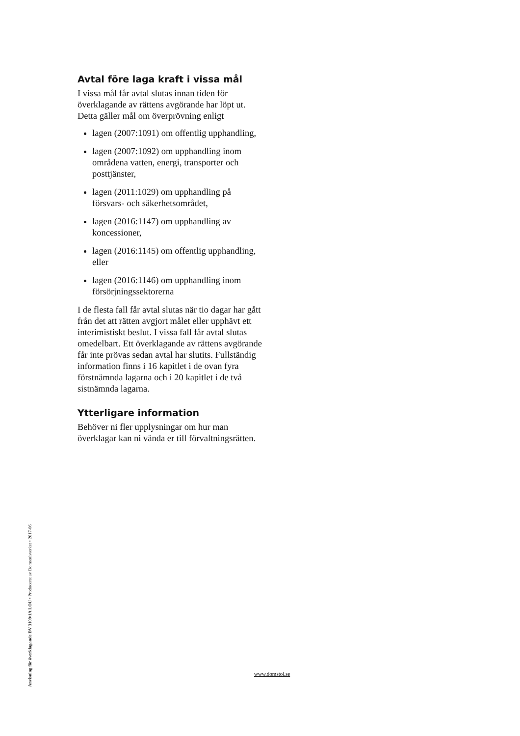Avtal före laga kraft i vissa mål
I vissa mål får avtal slutas innan tiden för överklagande av rättens avgörande har löpt ut. Detta gäller mål om överprövning enligt
lagen (2007:1091) om offentlig upphandling,
lagen (2007:1092) om upphandling inom områdena vatten, energi, transporter och posttjänster,
lagen (2011:1029) om upphandling på försvars- och säkerhetsområdet,
lagen (2016:1147) om upphandling av koncessioner,
lagen (2016:1145) om offentlig upphandling, eller
lagen (2016:1146) om upphandling inom försörjningssektorerna
I de flesta fall får avtal slutas när tio dagar har gått från det att rätten avgjort målet eller upphävt ett interimistiskt beslut. I vissa fall får avtal slutas omedelbart. Ett överklagande av rättens avgörande får inte prövas sedan avtal har slutits. Fullständig information finns i 16 kapitlet i de ovan fyra förstnämnda lagarna och i 20 kapitlet i de två sistnämnda lagarna.
Ytterligare information
Behöver ni fler upplysningar om hur man överklagar kan ni vända er till förvaltningsrätten.
Anvisning för överklagande DV 3109/1A LOU • Producerat av Domstolsverket • 2017-06
www.domstol.se